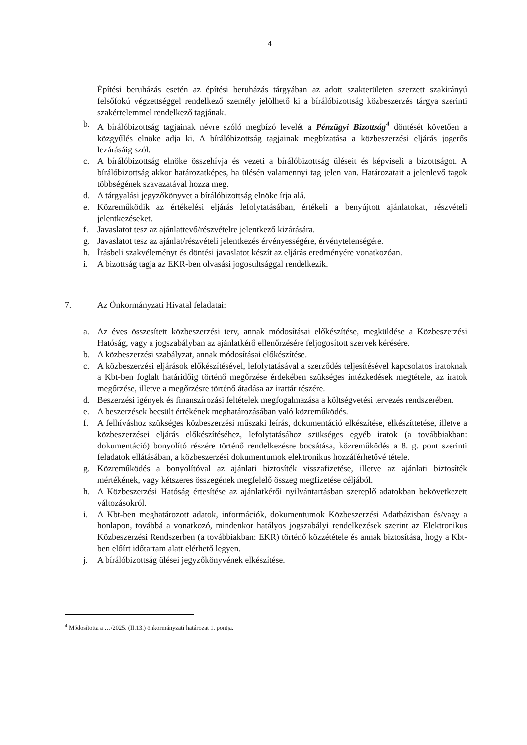4
Építési beruházás esetén az építési beruházás tárgyában az adott szakterületen szerzett szakirányú felsőfokú végzettséggel rendelkező személy jelölhető ki a bírálóbizottság közbeszerzés tárgya szerinti szakértelemmel rendelkező tagjának.
b. A bírálóbizottság tagjainak névre szóló megbízó levelét a Pénzügyi Bizottság<sup>4</sup> döntését követően a közgyűlés elnöke adja ki. A bírálóbizottság tagjainak megbízatása a közbeszerzési eljárás jogerős lezárásáig szól.
c. A bírálóbizottság elnöke összehívja és vezeti a bírálóbizottság üléseit és képviseli a bizottságot. A bírálóbizottság akkor határozatképes, ha ülésén valamennyi tag jelen van. Határozatait a jelenlevő tagok többségének szavazatával hozza meg.
d. A tárgyalási jegyzőkönyvet a bírálóbizottság elnöke írja alá.
e. Közreműködik az értékelési eljárás lefolytatásában, értékeli a benyújtott ajánlatokat, részvételi jelentkezéseket.
f. Javaslatot tesz az ajánlattevő/részvételre jelentkező kizárására.
g. Javaslatot tesz az ajánlat/részvételi jelentkezés érvényességére, érvénytelenségére.
h. Írásbeli szakvéleményt és döntési javaslatot készít az eljárás eredményére vonatkozóan.
i. A bizottság tagja az EKR-ben olvasási jogosultsággal rendelkezik.
7. Az Önkormányzati Hivatal feladatai:
a. Az éves összesített közbeszerzési terv, annak módosításai előkészítése, megküldése a Közbeszerzési Hatóság, vagy a jogszabályban az ajánlatkérő ellenőrzésére feljogosított szervek kérésére.
b. A közbeszerzési szabályzat, annak módosításai előkészítése.
c. A közbeszerzési eljárások előkészítésével, lefolytatásával a szerződés teljesítésével kapcsolatos iratoknak a Kbt-ben foglalt határidőig történő megőrzése érdekében szükséges intézkedések megtétele, az iratok megőrzése, illetve a megőrzésre történő átadása az irattár részére.
d. Beszerzési igények és finanszírozási feltételek megfogalmazása a költségvetési tervezés rendszerében.
e. A beszerzések becsült értékének meghatározásában való közreműködés.
f. A felhíváshoz szükséges közbeszerzési műszaki leírás, dokumentáció elkészítése, elkészíttetése, illetve a közbeszerzései eljárás előkészítéséhez, lefolytatásához szükséges egyéb iratok (a továbbiakban: dokumentáció) bonyolító részére történő rendelkezésre bocsátása, közreműködés a 8. g. pont szerinti feladatok ellátásában, a közbeszerzési dokumentumok elektronikus hozzáférhetővé tétele.
g. Közreműködés a bonyolítóval az ajánlati biztosíték visszafizetése, illetve az ajánlati biztosíték mértékének, vagy kétszeres összegének megfelelő összeg megfizetése céljából.
h. A Közbeszerzési Hatóság értesítése az ajánlatkérői nyilvántartásban szereplő adatokban bekövetkezett változásokról.
i. A Kbt-ben meghatározott adatok, információk, dokumentumok Közbeszerzési Adatbázisban és/vagy a honlapon, továbbá a vonatkozó, mindenkor hatályos jogszabályi rendelkezések szerint az Elektronikus Közbeszerzési Rendszerben (a továbbiakban: EKR) történő közzététele és annak biztosítása, hogy a Kbt-ben előírt időtartam alatt elérhető legyen.
j. A bírálóbizottság ülései jegyzőkönyvének elkészítése.
<sup>4</sup> Módosította a …/2025. (II.13.) önkormányzati határozat 1. pontja.